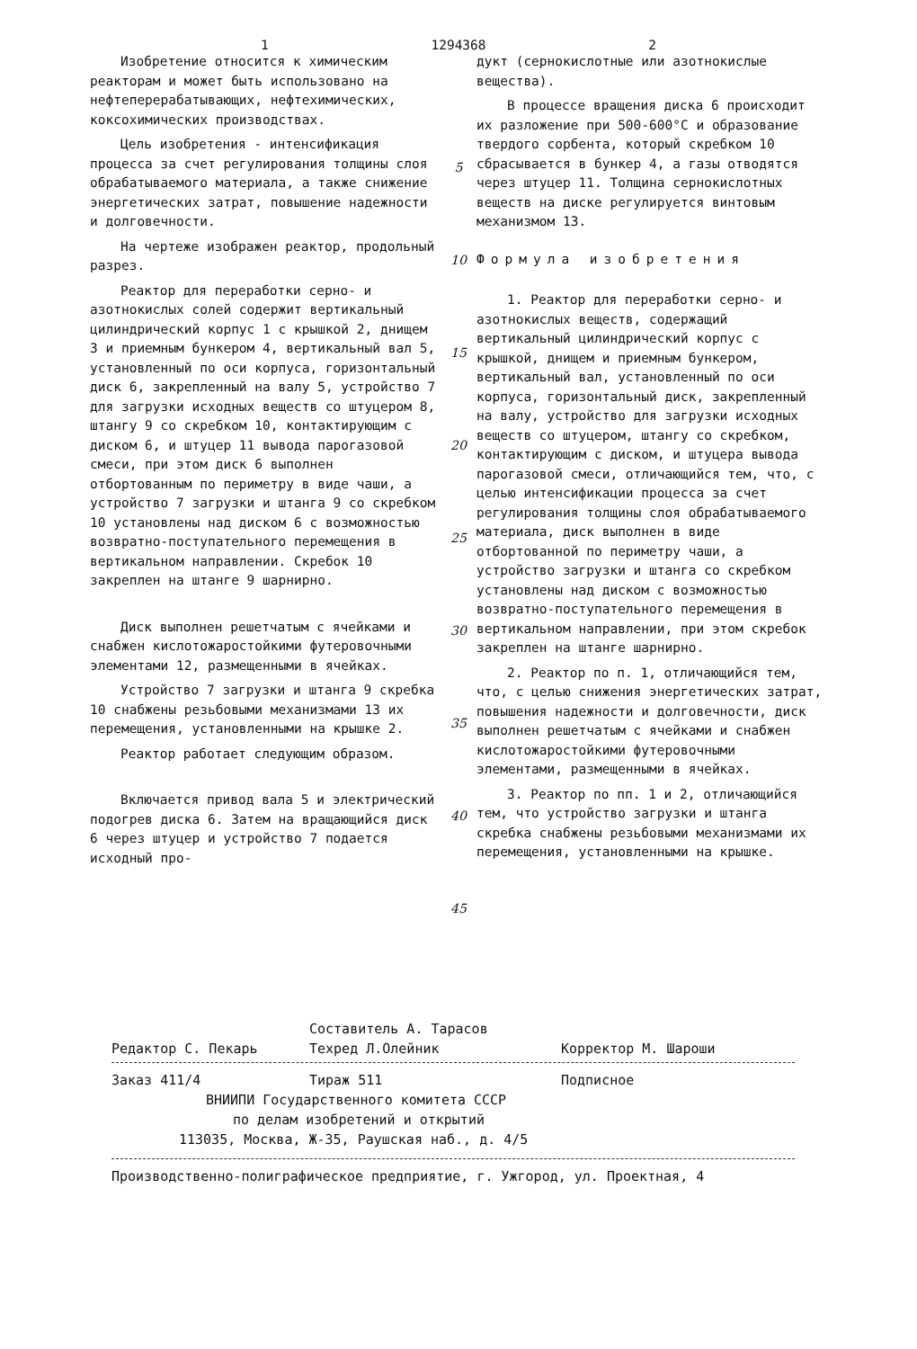1 1294368 2
Изобретение относится к химическим реакторам и может быть использовано на нефтеперерабатывающих, нефтехимических, коксохимических производствах.
Цель изобретения - интенсификация процесса за счет регулирования толщины слоя обрабатываемого материала, а также снижение энергетических затрат, повышение надежности и долговечности.
На чертеже изображен реактор, продольный разрез.
Реактор для переработки серно- и азотнокислых солей содержит вертикальный цилиндрический корпус 1 с крышкой 2, днищем 3 и приемным бункером 4, вертикальный вал 5, установленный по оси корпуса, горизонтальный диск 6, закрепленный на валу 5, устройство 7 для загрузки исходных веществ со штуцером 8, штангу 9 со скребком 10, контактирующим с диском 6, и штуцер 11 вывода парогазовой смеси, при этом диск 6 выполнен отбортованным по периметру в виде чаши, а устройство 7 загрузки и штанга 9 со скребком 10 установлены над диском 6 с возможностью возвратно-поступательного перемещения в вертикальном направлении. Скребок 10 закреплен на штанге 9 шарнирно.
Диск выполнен решетчатым с ячейками и снабжен кислотожаростойкими футеровочными элементами 12, размещенными в ячейках.
Устройство 7 загрузки и штанга 9 скребка 10 снабжены резьбовыми механизмами 13 их перемещения, установленными на крышке 2.
Реактор работает следующим образом.
Включается привод вала 5 и электрический подогрев диска 6. Затем на вращающийся диск 6 через штуцер и устройство 7 подается исходный про-
5
10
15
20
25
30
35
40
45
дукт (сернокислотные или азотнокислые вещества).
В процессе вращения диска 6 происходит их разложение при 500-600°С и образование твердого сорбента, который скребком 10 сбрасывается в бункер 4, а газы отводятся через штуцер 11. Толщина сернокислотных веществ на диске регулируется винтовым механизмом 13.
Формула изобретения
1. Реактор для переработки серно- и азотнокислых веществ, содержащий вертикальный цилиндрический корпус с крышкой, днищем и приемным бункером, вертикальный вал, установленный по оси корпуса, горизонтальный диск, закрепленный на валу, устройство для загрузки исходных веществ со штуцером, штангу со скребком, контактирующим с диском, и штуцера вывода парогазовой смеси, отличающийся тем, что, с целью интенсификации процесса за счет регулирования толщины слоя обрабатываемого материала, диск выполнен в виде отбортованной по периметру чаши, а устройство загрузки и штанга со скребком установлены над диском с возможностью возвратно-поступательного перемещения в вертикальном направлении, при этом скребок закреплен на штанге шарнирно.
2. Реактор по п. 1, отличающийся тем, что, с целью снижения энергетических затрат, повышения надежности и долговечности, диск выполнен решетчатым с ячейками и снабжен кислотожаростойкими футеровочными элементами, размещенными в ячейках.
3. Реактор по пп. 1 и 2, отличающийся тем, что устройство загрузки и штанга скребка снабжены резьбовыми механизмами их перемещения, установленными на крышке.
Составитель А. Тарасов
Редактор С. Пекарь Техред Л.Олейник Корректор М. Шароши
Заказ 411/4 Тираж 511 Подписное
ВНИИПИ Государственного комитета СССР
по делам изобретений и открытий
113035, Москва, Ж-35, Раушская наб., д. 4/5
Производственно-полиграфическое предприятие, г. Ужгород, ул. Проектная, 4